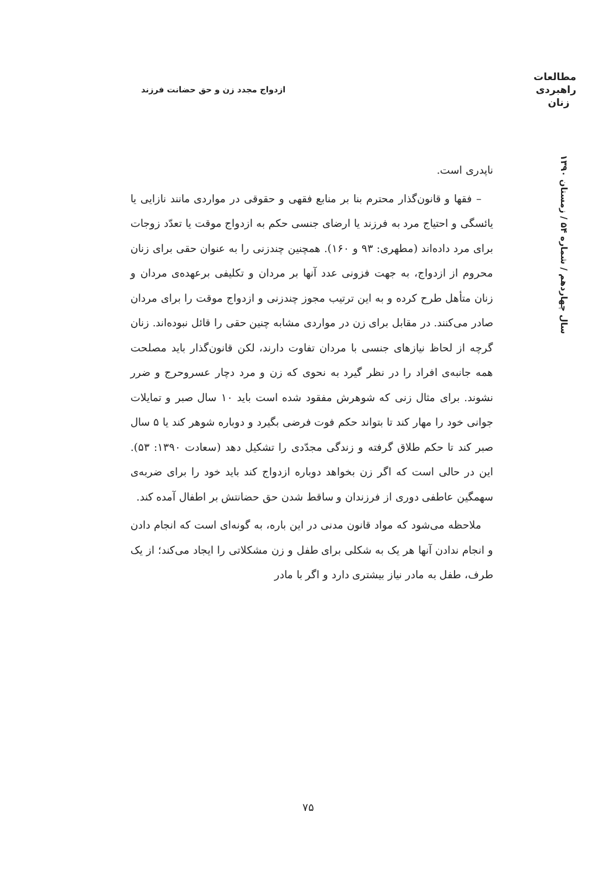مطالعات راهبردی زنان
ازدواج مجدد زن و حق حضانت فرزند
سال چهاردهم / شماره ۵۴ / زمستان ۱۳۹۰
ناپدری است.
– فقها و قانون‌گذار محترم بنا بر منابع فقهی و حقوقی در مواردی مانند نازایی یا یائسگی و احتیاج مرد به فرزند یا ارضای جنسی حکم به ازدواج موقت یا تعدّد زوجات برای مرد داده‌اند (مطهری: ۹۳ و ۱۶۰). همچنین چندزنی را به عنوان حقی برای زنان محروم از ازدواج، به جهت فزونی عدد آنها بر مردان و تکلیفی برعهده‌ی مردان و زنان متأهل طرح کرده و به این ترتیب مجوز چندزنی و ازدواج موقت را برای مردان صادر می‌کنند. در مقابل برای زن در مواردی مشابه چنین حقی را قائل نبوده‌اند. زنان گرچه از لحاظ نیازهای جنسی با مردان تفاوت دارند، لکن قانون‌گذار باید مصلحت همه جانبه‌ی افراد را در نظر گیرد به نحوی که زن و مرد دچار عسروحرج و ضرر نشوند. برای مثال زنی که شوهرش مفقود شده است باید ۱۰ سال صبر و تمایلات جوانی خود را مهار کند تا بتواند حکم فوت فرضی بگیرد و دوباره شوهر کند یا ۵ سال صبر کند تا حکم طلاق گرفته و زندگی مجدّدی را تشکیل دهد (سعادت ۱۳۹۰: ۵۳). این در حالی است که اگر زن بخواهد دوباره ازدواج کند باید خود را برای ضربه‌ی سهمگین عاطفی دوری از فرزندان و ساقط شدن حق حضانتش بر اطفال آمده کند.
ملاحظه می‌شود که مواد قانون مدنی در این باره، به گونه‌ای است که انجام دادن و انجام ندادن آنها هر یک به شکلی برای طفل و زن مشکلاتی را ایجاد می‌کند؛ از یک طرف، طفل به مادر نیاز بیشتری دارد و اگر با مادر
۷۵